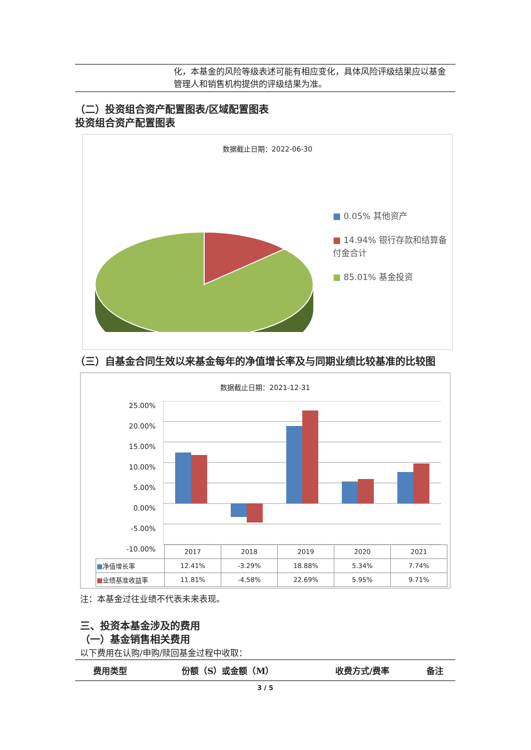化，本基金的风险等级表述可能有相应变化，具体风险评级结果应以基金管理人和销售机构提供的评级结果为准。
（二）投资组合资产配置图表/区域配置图表
投资组合资产配置图表
数据截止日期：2022-06-30
■ 0.05% 其他资产
■ 14.94% 银行存款和结算备付金合计
■ 85.01% 基金投资
（三）自基金合同生效以来基金每年的净值增长率及与同期业绩比较基准的比较图
数据截止日期：2021-12-31
25.00%
20.00%
15.00%
10.00%
5.00%
0.00%
-5.00%
-10.00%
| | 2017 | 2018 | 2019 | 2020 | 2021 |
| ■ 净值增长率 | 12.41% | -3.29% | 18.88% | 5.34% | 7.74% |
| ■ 业绩基准收益率 | 11.81% | -4.58% | 22.69% | 5.95% | 9.71% |
注：本基金过往业绩不代表未来表现。
三、投资本基金涉及的费用
（一）基金销售相关费用
以下费用在认购/申购/赎回基金过程中收取：
| 费用类型 | 份额（S）或金额（M） | 收费方式/费率 | 备注 |
| --- | --- | --- | --- |
3 / 5